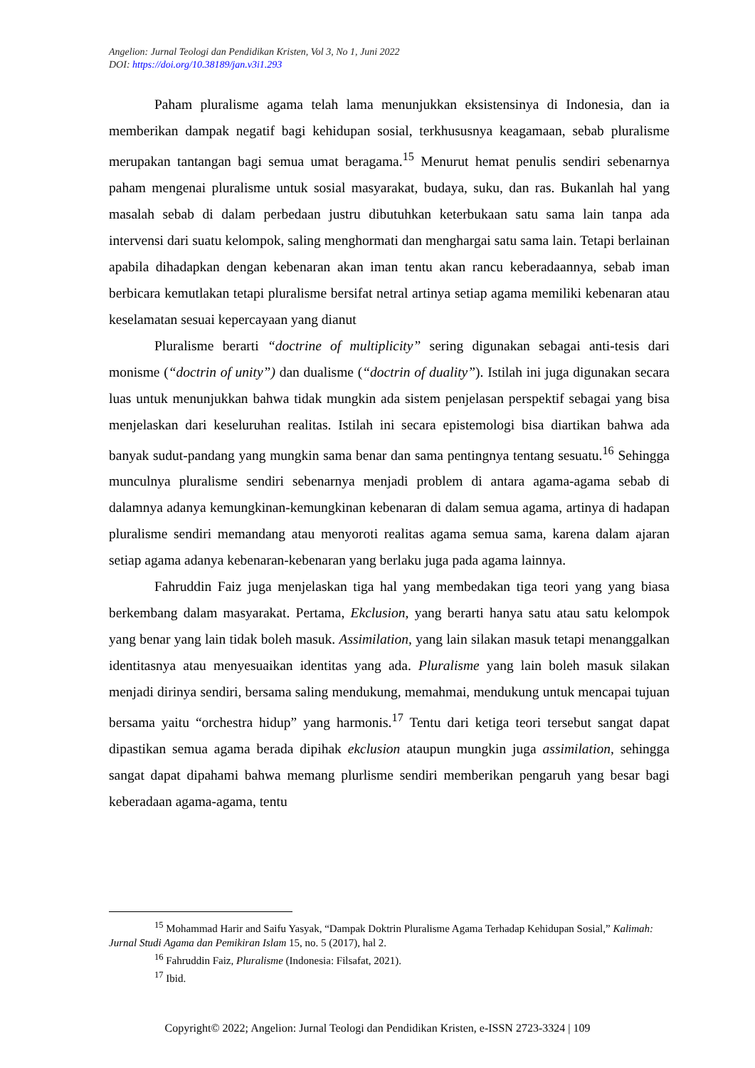Angelion: Jurnal Teologi dan Pendidikan Kristen, Vol 3, No 1, Juni 2022
DOI: https://doi.org/10.38189/jan.v3i1.293
Paham pluralisme agama telah lama menunjukkan eksistensinya di Indonesia, dan ia memberikan dampak negatif bagi kehidupan sosial, terkhususnya keagamaan, sebab pluralisme merupakan tantangan bagi semua umat beragama.<sup>15</sup> Menurut hemat penulis sendiri sebenarnya paham mengenai pluralisme untuk sosial masyarakat, budaya, suku, dan ras. Bukanlah hal yang masalah sebab di dalam perbedaan justru dibutuhkan keterbukaan satu sama lain tanpa ada intervensi dari suatu kelompok, saling menghormati dan menghargai satu sama lain. Tetapi berlainan apabila dihadapkan dengan kebenaran akan iman tentu akan rancu keberadaannya, sebab iman berbicara kemutlakan tetapi pluralisme bersifat netral artinya setiap agama memiliki kebenaran atau keselamatan sesuai kepercayaan yang dianut
Pluralisme berarti “doctrine of multiplicity” sering digunakan sebagai anti-tesis dari monisme (“doctrin of unity”) dan dualisme (“doctrin of duality”). Istilah ini juga digunakan secara luas untuk menunjukkan bahwa tidak mungkin ada sistem penjelasan perspektif sebagai yang bisa menjelaskan dari keseluruhan realitas. Istilah ini secara epistemologi bisa diartikan bahwa ada banyak sudut-pandang yang mungkin sama benar dan sama pentingnya tentang sesuatu.<sup>16</sup> Sehingga munculnya pluralisme sendiri sebenarnya menjadi problem di antara agama-agama sebab di dalamnya adanya kemungkinan-kemungkinan kebenaran di dalam semua agama, artinya di hadapan pluralisme sendiri memandang atau menyoroti realitas agama semua sama, karena dalam ajaran setiap agama adanya kebenaran-kebenaran yang berlaku juga pada agama lainnya.
Fahruddin Faiz juga menjelaskan tiga hal yang membedakan tiga teori yang yang biasa berkembang dalam masyarakat. Pertama, Ekclusion, yang berarti hanya satu atau satu kelompok yang benar yang lain tidak boleh masuk. Assimilation, yang lain silakan masuk tetapi menanggalkan identitasnya atau menyesuaikan identitas yang ada. Pluralisme yang lain boleh masuk silakan menjadi dirinya sendiri, bersama saling mendukung, memahmai, mendukung untuk mencapai tujuan bersama yaitu “orchestra hidup” yang harmonis.<sup>17</sup> Tentu dari ketiga teori tersebut sangat dapat dipastikan semua agama berada dipihak ekclusion ataupun mungkin juga assimilation, sehingga sangat dapat dipahami bahwa memang plurlisme sendiri memberikan pengaruh yang besar bagi keberadaan agama-agama, tentu
<sup>15</sup> Mohammad Harir and Saifu Yasyak, “Dampak Doktrin Pluralisme Agama Terhadap Kehidupan Sosial,” Kalimah: Jurnal Studi Agama dan Pemikiran Islam 15, no. 5 (2017), hal 2.
<sup>16</sup> Fahruddin Faiz, Pluralisme (Indonesia: Filsafat, 2021).
<sup>17</sup> Ibid.
Copyright© 2022; Angelion: Jurnal Teologi dan Pendidikan Kristen, e-ISSN 2723-3324 | 109